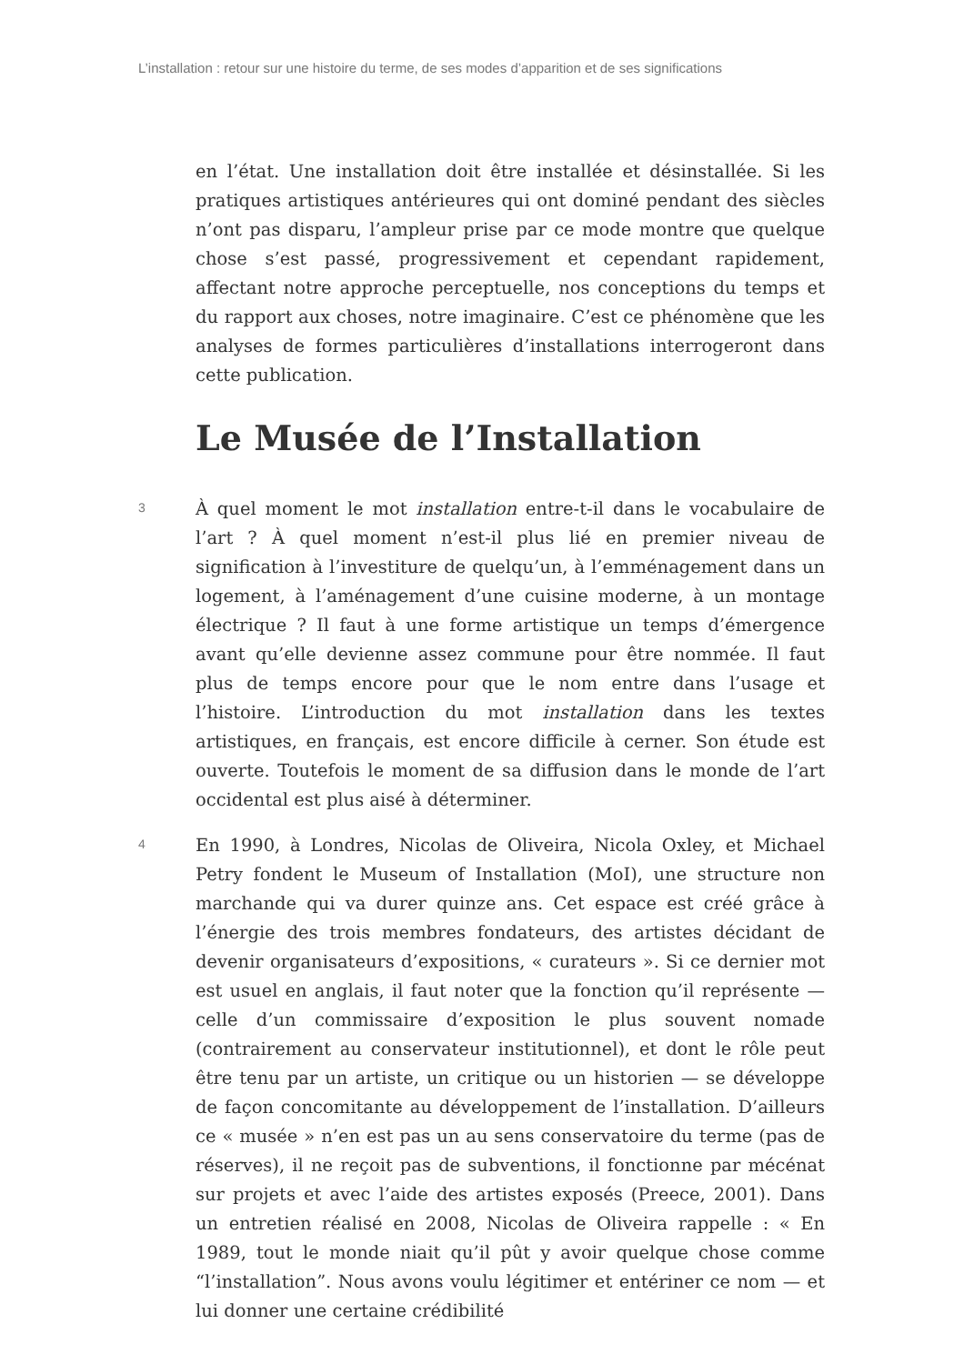L’installation : retour sur une histoire du terme, de ses modes d’apparition et de ses significations
en l’état. Une installation doit être installée et désinstallée. Si les pratiques artistiques antérieures qui ont dominé pendant des siècles n’ont pas disparu, l’ampleur prise par ce mode montre que quelque chose s’est passé, progressivement et cependant rapidement, affectant notre approche perceptuelle, nos conceptions du temps et du rapport aux choses, notre imaginaire. C’est ce phénomène que les analyses de formes particulières d’installations interrogeront dans cette publication.
Le Musée de l’Installation
3
À quel moment le mot installation entre-t-il dans le vocabulaire de l’art ? À quel moment n’est-il plus lié en premier niveau de signification à l’investiture de quelqu’un, à l’emménagement dans un logement, à l’aménagement d’une cuisine moderne, à un montage électrique ? Il faut à une forme artistique un temps d’émergence avant qu’elle devienne assez commune pour être nommée. Il faut plus de temps encore pour que le nom entre dans l’usage et l’histoire. L’introduction du mot installation dans les textes artistiques, en français, est encore difficile à cerner. Son étude est ouverte. Toutefois le moment de sa diffusion dans le monde de l’art occidental est plus aisé à déterminer.
4
En 1990, à Londres, Nicolas de Oliveira, Nicola Oxley, et Michael Petry fondent le Museum of Installation (MoI), une structure non marchande qui va durer quinze ans. Cet espace est créé grâce à l’énergie des trois membres fondateurs, des artistes décidant de devenir organisateurs d’expositions, « curateurs ». Si ce dernier mot est usuel en anglais, il faut noter que la fonction qu’il représente — celle d’un commissaire d’exposition le plus souvent nomade (contrairement au conservateur institutionnel), et dont le rôle peut être tenu par un artiste, un critique ou un historien — se développe de façon concomitante au développement de l’installation. D’ailleurs ce « musée » n’en est pas un au sens conservatoire du terme (pas de réserves), il ne reçoit pas de subventions, il fonctionne par mécénat sur projets et avec l’aide des artistes exposés (Preece, 2001). Dans un entretien réalisé en 2008, Nicolas de Oliveira rappelle : « En 1989, tout le monde niait qu’il pût y avoir quelque chose comme “l’installation”. Nous avons voulu légitimer et entériner ce nom — et lui donner une certaine crédibilité